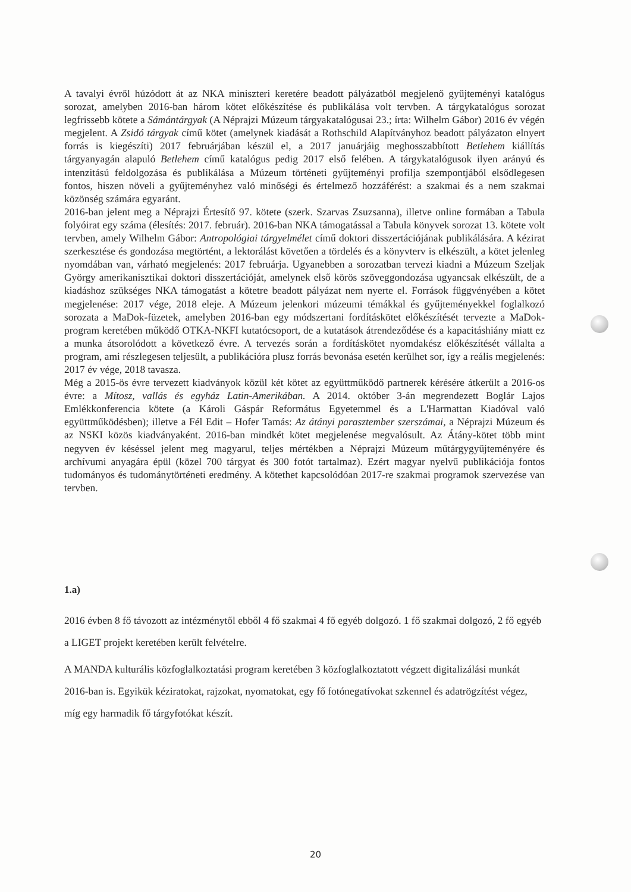A tavalyi évről húzódott át az NKA miniszteri keretére beadott pályázatból megjelenő gyűjteményi katalógus sorozat, amelyben 2016-ban három kötet előkészítése és publikálása volt tervben. A tárgykatalógus sorozat legfrissebb kötete a Sámántárgyak (A Néprajzi Múzeum tárgyakatalógusai 23.; írta: Wilhelm Gábor) 2016 év végén megjelent. A Zsidó tárgyak című kötet (amelynek kiadását a Rothschild Alapítványhoz beadott pályázaton elnyert forrás is kiegészíti) 2017 februárjában készül el, a 2017 januárjáig meghosszabbított Betlehem kiállítás tárgyanyagán alapuló Betlehem című katalógus pedig 2017 első felében. A tárgykatalógusok ilyen arányú és intenzitású feldolgozása és publikálása a Múzeum történeti gyűjteményi profilja szempontjából elsődlegesen fontos, hiszen növeli a gyűjteményhez való minőségi és értelmező hozzáférést: a szakmai és a nem szakmai közönség számára egyaránt.
2016-ban jelent meg a Néprajzi Értesítő 97. kötete (szerk. Szarvas Zsuzsanna), illetve online formában a Tabula folyóirat egy száma (élesítés: 2017. február). 2016-ban NKA támogatással a Tabula könyvek sorozat 13. kötete volt tervben, amely Wilhelm Gábor: Antropológiai tárgyelmélet című doktori disszertációjának publikálására. A kézirat szerkesztése és gondozása megtörtént, a lektorálást követően a tördelés és a könyvterv is elkészült, a kötet jelenleg nyomdában van, várható megjelenés: 2017 februárja. Ugyanebben a sorozatban tervezi kiadni a Múzeum Szeljak György amerikanisztikai doktori disszertációját, amelynek első körös szöveggondozása ugyancsak elkészült, de a kiadáshoz szükséges NKA támogatást a kötetre beadott pályázat nem nyerte el. Források függvényében a kötet megjelenése: 2017 vége, 2018 eleje. A Múzeum jelenkori múzeumi témákkal és gyűjteményekkel foglalkozó sorozata a MaDok-füzetek, amelyben 2016-ban egy módszertani fordításkötet előkészítését tervezte a MaDok-program keretében működő OTKA-NKFI kutatócsoport, de a kutatások átrendeződése és a kapacitáshiány miatt ez a munka átsorolódott a következő évre. A tervezés során a fordításkötet nyomdakész előkészítését vállalta a program, ami részlegesen teljesült, a publikációra plusz forrás bevonása esetén kerülhet sor, így a reális megjelenés: 2017 év vége, 2018 tavasza.
Még a 2015-ös évre tervezett kiadványok közül két kötet az együttműködő partnerek kérésére átkerült a 2016-os évre: a Mítosz, vallás és egyház Latin-Amerikában. A 2014. október 3-án megrendezett Boglár Lajos Emlékkonferencia kötete (a Károli Gáspár Református Egyetemmel és a L'Harmattan Kiadóval való együttműködésben); illetve a Fél Edit – Hofer Tamás: Az átányi parasztember szerszámai, a Néprajzi Múzeum és az NSKI közös kiadványaként. 2016-ban mindkét kötet megjelenése megvalósult. Az Átány-kötet több mint negyven év késéssel jelent meg magyarul, teljes mértékben a Néprajzi Múzeum műtárgygyűjteményére és archívumi anyagára épül (közel 700 tárgyat és 300 fotót tartalmaz). Ezért magyar nyelvű publikációja fontos tudományos és tudománytörténeti eredmény. A kötethet kapcsolódóan 2017-re szakmai programok szervezése van tervben.
1.a)
2016 évben 8 fő távozott az intézménytől ebből 4 fő szakmai 4 fő egyéb dolgozó. 1 fő szakmai dolgozó, 2 fő egyéb a LIGET projekt keretében került felvételre.
A MANDA kulturális közfoglalkoztatási program keretében 3 közfoglalkoztatott végzett digitalizálási munkát 2016-ban is. Egyikük kéziratokat, rajzokat, nyomatokat, egy fő fotónegatívokat szkennel és adatrögzítést végez, míg egy harmadik fő tárgyfotókat készít.
20